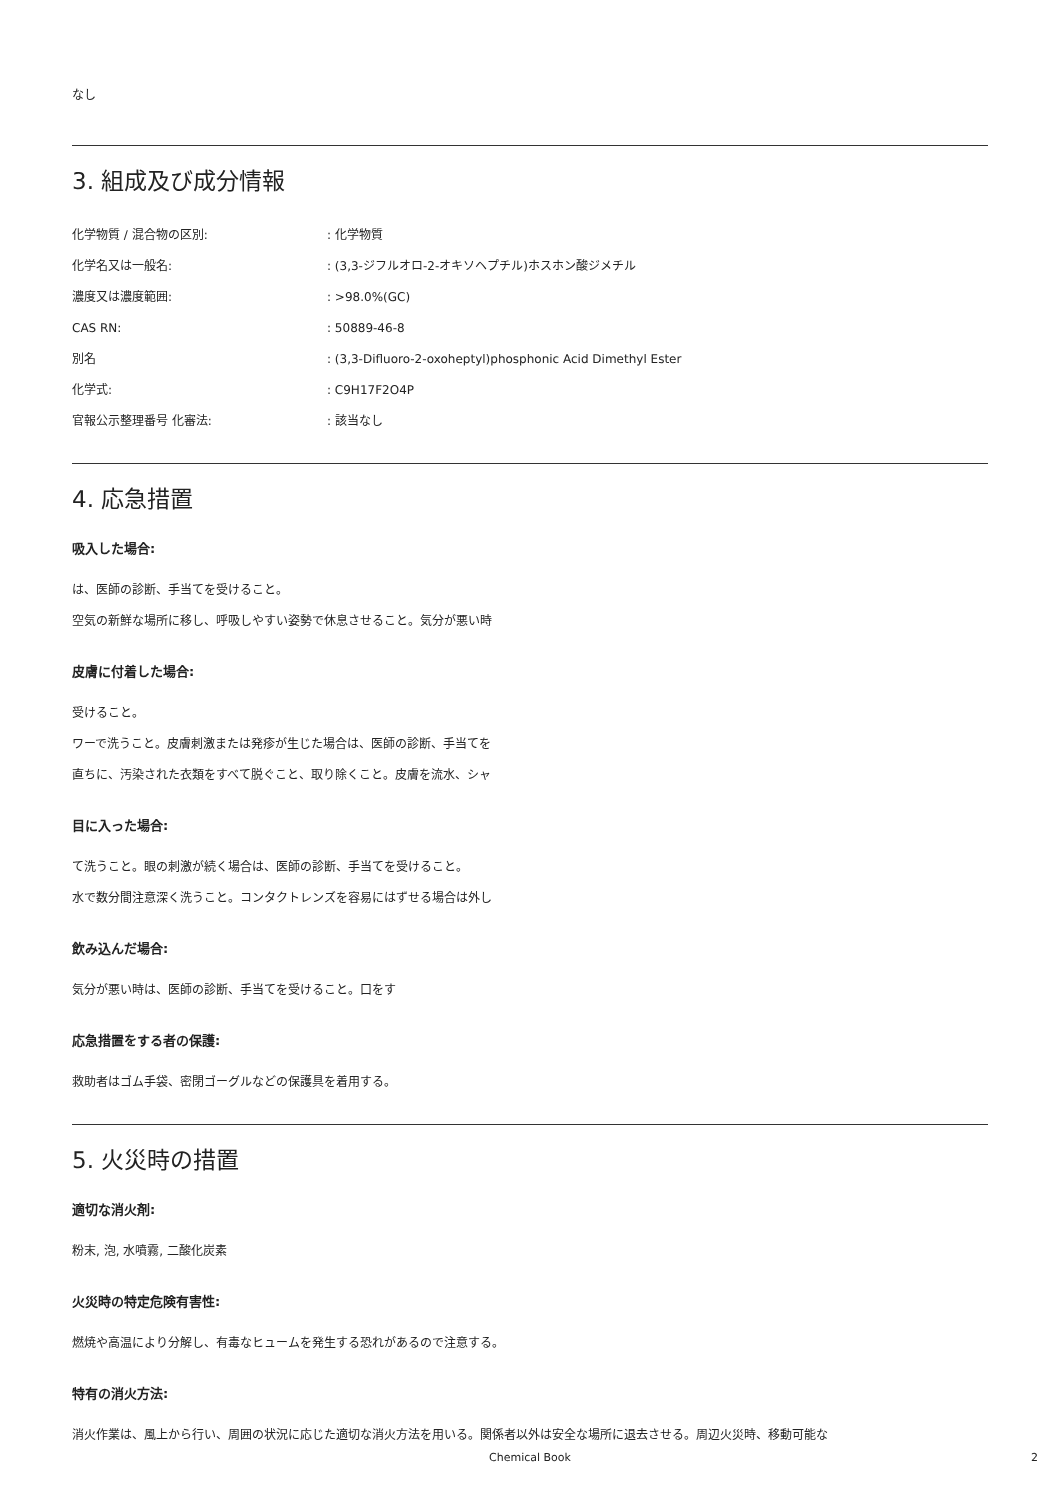なし
3. 組成及び成分情報
化学物質 / 混合物の区別: : 化学物質
化学名又は一般名: : (3,3-ジフルオロ-2-オキソヘプチル)ホスホン酸ジメチル
濃度又は濃度範囲: : >98.0%(GC)
CAS RN: : 50889-46-8
別名 : (3,3-Difluoro-2-oxoheptyl)phosphonic Acid Dimethyl Ester
化学式: : C9H17F2O4P
官報公示整理番号 化審法: : 該当なし
4. 応急措置
吸入した場合:
は、医師の診断、手当てを受けること。
空気の新鮮な場所に移し、呼吸しやすい姿勢で休息させること。気分が悪い時
皮膚に付着した場合:
受けること。
ワーで洗うこと。皮膚刺激または発疹が生じた場合は、医師の診断、手当てを
直ちに、汚染された衣類をすべて脱ぐこと、取り除くこと。皮膚を流水、シャ
目に入った場合:
て洗うこと。眼の刺激が続く場合は、医師の診断、手当てを受けること。
水で数分間注意深く洗うこと。コンタクトレンズを容易にはずせる場合は外し
飲み込んだ場合:
気分が悪い時は、医師の診断、手当てを受けること。口をす
応急措置をする者の保護:
救助者はゴム手袋、密閉ゴーグルなどの保護具を着用する。
5. 火災時の措置
適切な消火剤:
粉末, 泡, 水噴霧, 二酸化炭素
火災時の特定危険有害性:
燃焼や高温により分解し、有毒なヒュームを発生する恐れがあるので注意する。
特有の消火方法:
消火作業は、風上から行い、周囲の状況に応じた適切な消火方法を用いる。関係者以外は安全な場所に退去させる。周辺火災時、移動可能な
Chemical Book 2